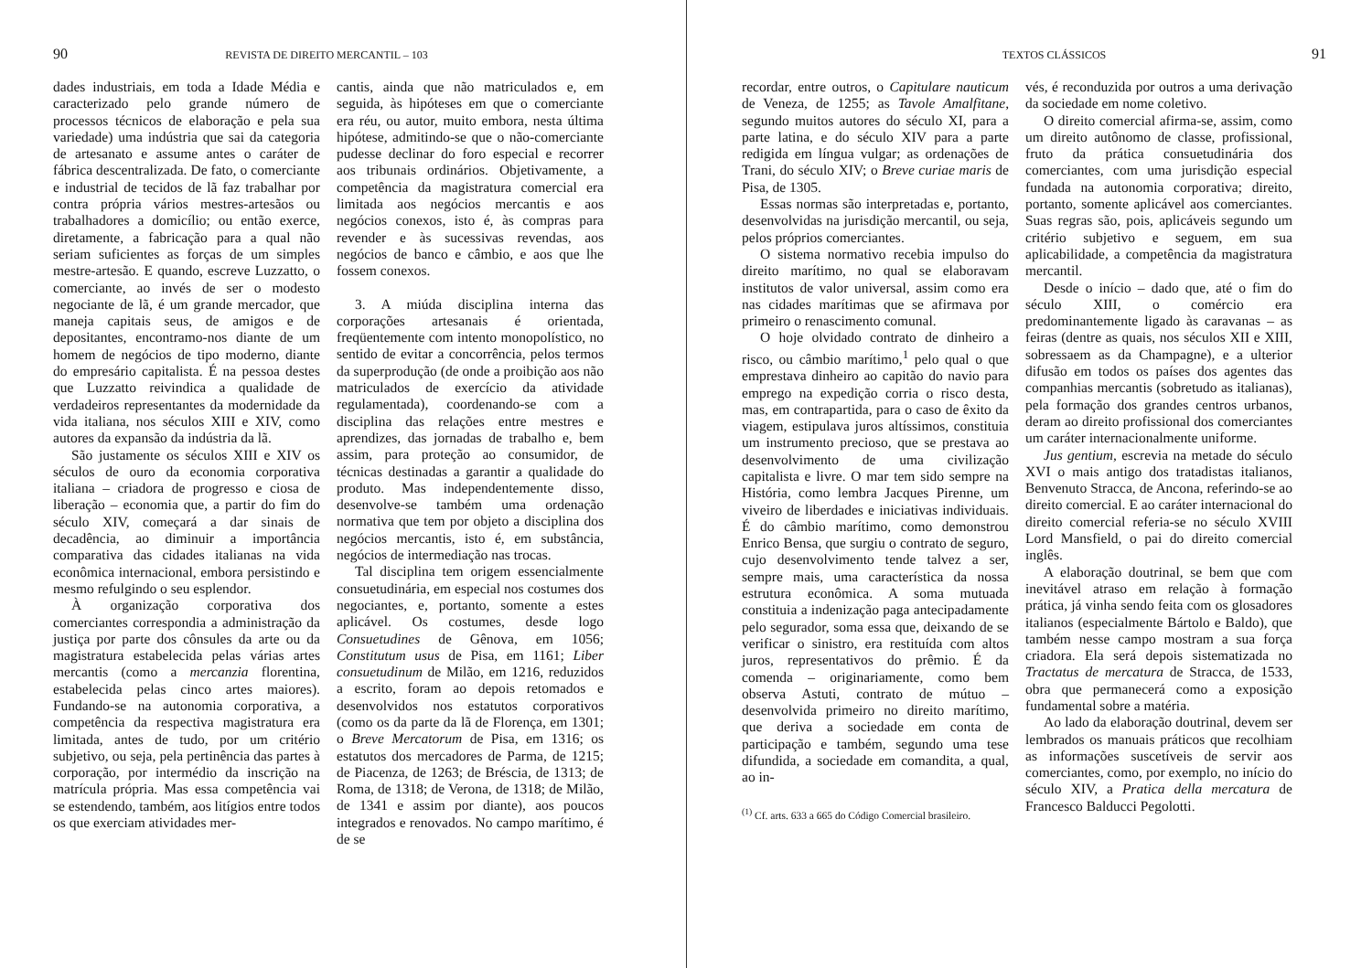90 REVISTA DE DIREITO MERCANTIL – 103
dades industriais, em toda a Idade Média e caracterizado pelo grande número de processos técnicos de elaboração e pela sua variedade) uma indústria que sai da categoria de artesanato e assume antes o caráter de fábrica descentralizada. De fato, o comerciante e industrial de tecidos de lã faz trabalhar por contra própria vários mestres-artesãos ou trabalhadores a domicílio; ou então exerce, diretamente, a fabricação para a qual não seriam suficientes as forças de um simples mestre-artesão. E quando, escreve Luzzatto, o comerciante, ao invés de ser o modesto negociante de lã, é um grande mercador, que maneja capitais seus, de amigos e de depositantes, encontramo-nos diante de um homem de negócios de tipo moderno, diante do empresário capitalista. É na pessoa destes que Luzzatto reivindica a qualidade de verdadeiros representantes da modernidade da vida italiana, nos séculos XIII e XIV, como autores da expansão da indústria da lã.
São justamente os séculos XIII e XIV os séculos de ouro da economia corporativa italiana – criadora de progresso e ciosa de liberação – economia que, a partir do fim do século XIV, começará a dar sinais de decadência, ao diminuir a importância comparativa das cidades italianas na vida econômica internacional, embora persistindo e mesmo refulgindo o seu esplendor.
À organização corporativa dos comerciantes correspondia a administração da justiça por parte dos cônsules da arte ou da magistratura estabelecida pelas várias artes mercantis (como a mercanzia florentina, estabelecida pelas cinco artes maiores). Fundando-se na autonomia corporativa, a competência da respectiva magistratura era limitada, antes de tudo, por um critério subjetivo, ou seja, pela pertinência das partes à corporação, por intermédio da inscrição na matrícula própria. Mas essa competência vai se estendendo, também, aos litígios entre todos os que exerciam atividades mer-
cantis, ainda que não matriculados e, em seguida, às hipóteses em que o comerciante era réu, ou autor, muito embora, nesta última hipótese, admitindo-se que o não-comerciante pudesse declinar do foro especial e recorrer aos tribunais ordinários. Objetivamente, a competência da magistratura comercial era limitada aos negócios mercantis e aos negócios conexos, isto é, às compras para revender e às sucessivas revendas, aos negócios de banco e câmbio, e aos que lhe fossem conexos.
3. A miúda disciplina interna das corporações artesanais é orientada, freqüentemente com intento monopolístico, no sentido de evitar a concorrência, pelos termos da superprodução (de onde a proibição aos não matriculados de exercício da atividade regulamentada), coordenando-se com a disciplina das relações entre mestres e aprendizes, das jornadas de trabalho e, bem assim, para proteção ao consumidor, de técnicas destinadas a garantir a qualidade do produto. Mas independentemente disso, desenvolve-se também uma ordenação normativa que tem por objeto a disciplina dos negócios mercantis, isto é, em substância, negócios de intermediação nas trocas.
Tal disciplina tem origem essencialmente consuetudinária, em especial nos costumes dos negociantes, e, portanto, somente a estes aplicável. Os costumes, desde logo Consuetudines de Gênova, em 1056; Constitutum usus de Pisa, em 1161; Liber consuetudinum de Milão, em 1216, reduzidos a escrito, foram ao depois retomados e desenvolvidos nos estatutos corporativos (como os da parte da lã de Florença, em 1301; o Breve Mercatorum de Pisa, em 1316; os estatutos dos mercadores de Parma, de 1215; de Piacenza, de 1263; de Bréscia, de 1313; de Roma, de 1318; de Verona, de 1318; de Milão, de 1341 e assim por diante), aos poucos integrados e renovados. No campo marítimo, é de se
TEXTOS CLÁSSICOS 91
recordar, entre outros, o Capitulare nauticum de Veneza, de 1255; as Tavole Amalfitane, segundo muitos autores do século XI, para a parte latina, e do século XIV para a parte redigida em língua vulgar; as ordenações de Trani, do século XIV; o Breve curiae maris de Pisa, de 1305.
Essas normas são interpretadas e, portanto, desenvolvidas na jurisdição mercantil, ou seja, pelos próprios comerciantes.
O sistema normativo recebia impulso do direito marítimo, no qual se elaboravam institutos de valor universal, assim como era nas cidades marítimas que se afirmava por primeiro o renascimento comunal.
O hoje olvidado contrato de dinheiro a risco, ou câmbio marítimo,<sup>1</sup> pelo qual o que emprestava dinheiro ao capitão do navio para emprego na expedição corria o risco desta, mas, em contrapartida, para o caso de êxito da viagem, estipulava juros altíssimos, constituia um instrumento precioso, que se prestava ao desenvolvimento de uma civilização capitalista e livre. O mar tem sido sempre na História, como lembra Jacques Pirenne, um viveiro de liberdades e iniciativas individuais. É do câmbio marítimo, como demonstrou Enrico Bensa, que surgiu o contrato de seguro, cujo desenvolvimento tende talvez a ser, sempre mais, uma característica da nossa estrutura econômica. A soma mutuada constituia a indenização paga antecipadamente pelo segurador, soma essa que, deixando de se verificar o sinistro, era restituída com altos juros, representativos do prêmio. É da comenda – originariamente, como bem observa Astuti, contrato de mútuo – desenvolvida primeiro no direito marítimo, que deriva a sociedade em conta de participação e também, segundo uma tese difundida, a sociedade em comandita, a qual, ao in-
<sup>(1)</sup> Cf. arts. 633 a 665 do Código Comercial brasileiro.
vés, é reconduzida por outros a uma derivação da sociedade em nome coletivo.
O direito comercial afirma-se, assim, como um direito autônomo de classe, profissional, fruto da prática consuetudinária dos comerciantes, com uma jurisdição especial fundada na autonomia corporativa; direito, portanto, somente aplicável aos comerciantes. Suas regras são, pois, aplicáveis segundo um critério subjetivo e seguem, em sua aplicabilidade, a competência da magistratura mercantil.
Desde o início – dado que, até o fim do século XIII, o comércio era predominantemente ligado às caravanas – as feiras (dentre as quais, nos séculos XII e XIII, sobressaem as da Champagne), e a ulterior difusão em todos os países dos agentes das companhias mercantis (sobretudo as italianas), pela formação dos grandes centros urbanos, deram ao direito profissional dos comerciantes um caráter internacionalmente uniforme.
Jus gentium, escrevia na metade do século XVI o mais antigo dos tratadistas italianos, Benvenuto Stracca, de Ancona, referindo-se ao direito comercial. E ao caráter internacional do direito comercial referia-se no século XVIII Lord Mansfield, o pai do direito comercial inglês.
A elaboração doutrinal, se bem que com inevitável atraso em relação à formação prática, já vinha sendo feita com os glosadores italianos (especialmente Bártolo e Baldo), que também nesse campo mostram a sua força criadora. Ela será depois sistematizada no Tractatus de mercatura de Stracca, de 1533, obra que permanecerá como a exposição fundamental sobre a matéria.
Ao lado da elaboração doutrinal, devem ser lembrados os manuais práticos que recolhiam as informações suscetíveis de servir aos comerciantes, como, por exemplo, no início do século XIV, a Pratica della mercatura de Francesco Balducci Pegolotti.